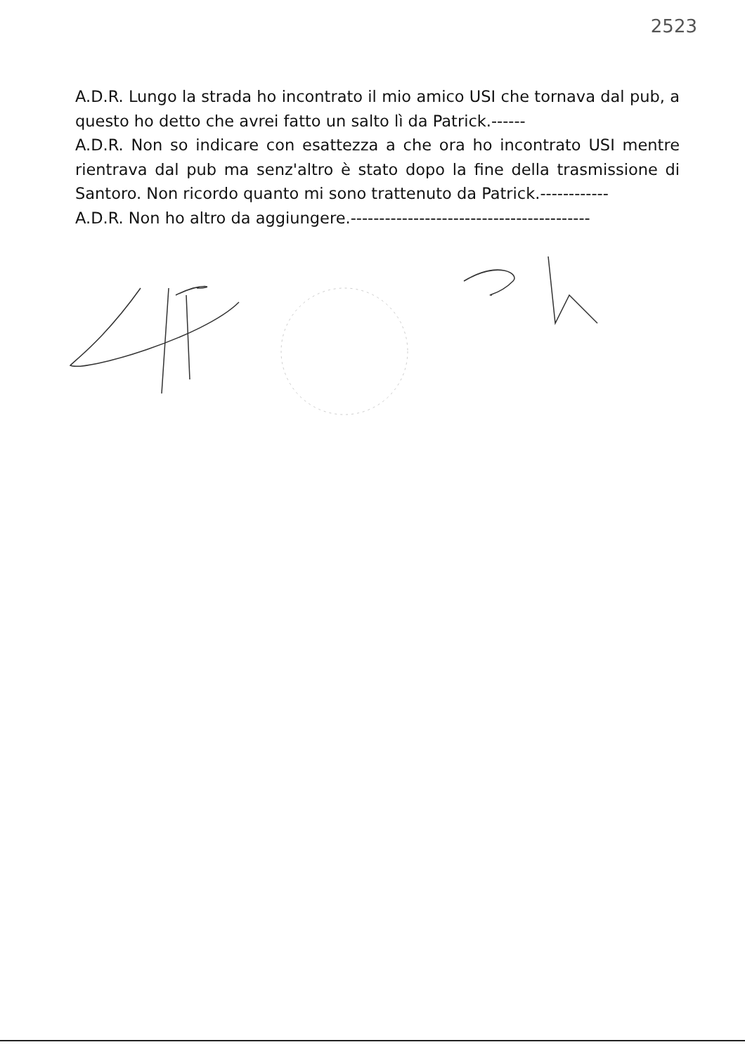2523
A.D.R. Lungo la strada ho incontrato il mio amico USI che tornava dal pub, a questo ho detto che avrei fatto un salto lì da Patrick.------
A.D.R. Non so indicare con esattezza a che ora ho incontrato USI mentre rientrava dal pub ma senz'altro è stato dopo la fine della trasmissione di Santoro. Non ricordo quanto mi sono trattenuto da Patrick.------------
A.D.R. Non ho altro da aggiungere.------------------------------------------